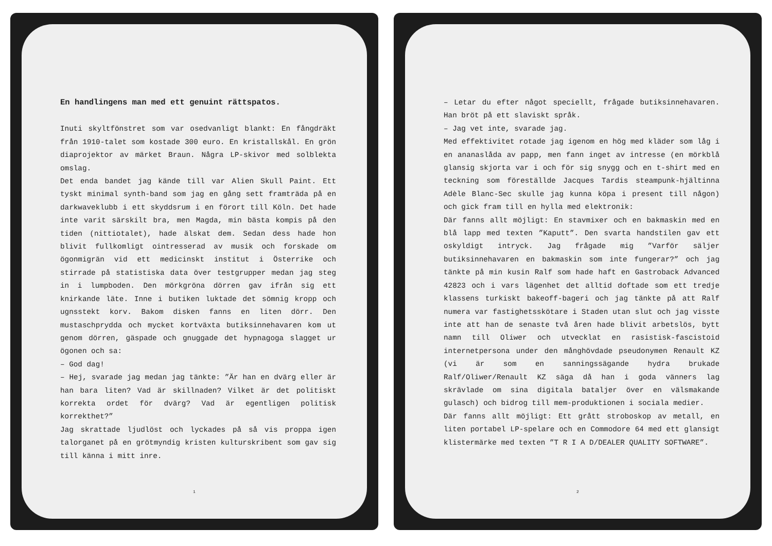En handlingens man med ett genuint rättspatos.
Inuti skyltfönstret som var osedvanligt blankt: En fångdräkt från 1910-talet som kostade 300 euro. En kristallskål. En grön diaprojektor av märket Braun. Några LP-skivor med solblekta omslag.
Det enda bandet jag kände till var Alien Skull Paint. Ett tyskt minimal synth-band som jag en gång sett framträda på en darkwaveklubb i ett skyddsrum i en förort till Köln. Det hade inte varit särskilt bra, men Magda, min bästa kompis på den tiden (nittiotalet), hade älskat dem. Sedan dess hade hon blivit fullkomligt ointresserad av musik och forskade om ögonmigrän vid ett medicinskt institut i Österrike och stirrade på statistiska data över testgrupper medan jag steg in i lumpboden. Den mörkgröna dörren gav ifrån sig ett knirkande läte. Inne i butiken luktade det sömnig kropp och ugnsstekt korv. Bakom disken fanns en liten dörr. Den mustaschprydda och mycket kortväxta butiksinnehavaren kom ut genom dörren, gäspade och gnuggade det hypnagoga slagget ur ögonen och sa:
– God dag!
– Hej, svarade jag medan jag tänkte: ”Är han en dvärg eller är han bara liten? Vad är skillnaden? Vilket är det politiskt korrekta ordet för dvärg? Vad är egentligen politisk korrekthet?”
Jag skrattade ljudlöst och lyckades på så vis proppa igen talorganet på en grötmyndig kristen kulturskribent som gav sig till känna i mitt inre.
1
– Letar du efter något speciellt, frågade butiksinnehavaren. Han bröt på ett slaviskt språk.
– Jag vet inte, svarade jag.
Med effektivitet rotade jag igenom en hög med kläder som låg i en ananaslåda av papp, men fann inget av intresse (en mörkblå glansig skjorta var i och för sig snygg och en t-shirt med en teckning som föreställde Jacques Tardis steampunk-hjältinna Adèle Blanc-Sec skulle jag kunna köpa i present till någon) och gick fram till en hylla med elektronik:
Där fanns allt möjligt: En stavmixer och en bakmaskin med en blå lapp med texten ”Kaputt”. Den svarta handstilen gav ett oskyldigt intryck. Jag frågade mig ”Varför säljer butiksinnehavaren en bakmaskin som inte fungerar?” och jag tänkte på min kusin Ralf som hade haft en Gastroback Advanced 42823 och i vars lägenhet det alltid doftade som ett tredje klassens turkiskt bakeoff-bageri och jag tänkte på att Ralf numera var fastighetsskötare i Staden utan slut och jag visste inte att han de senaste två åren hade blivit arbetslös, bytt namn till Oliwer och utvecklat en rasistisk-fascistoid internetpersona under den månghövdade pseudonymen Renault KZ (vi är som en sanningssägande hydra brukade Ralf/Oliwer/Renault KZ säga då han i goda vänners lag skrävlade om sina digitala bataljer över en välsmakande gulasch) och bidrog till mem-produktionen i sociala medier.
Där fanns allt möjligt: Ett grått stroboskop av metall, en liten portabel LP-spelare och en Commodore 64 med ett glansigt klistermärke med texten ”T R I A D/DEALER QUALITY SOFTWARE”.
2